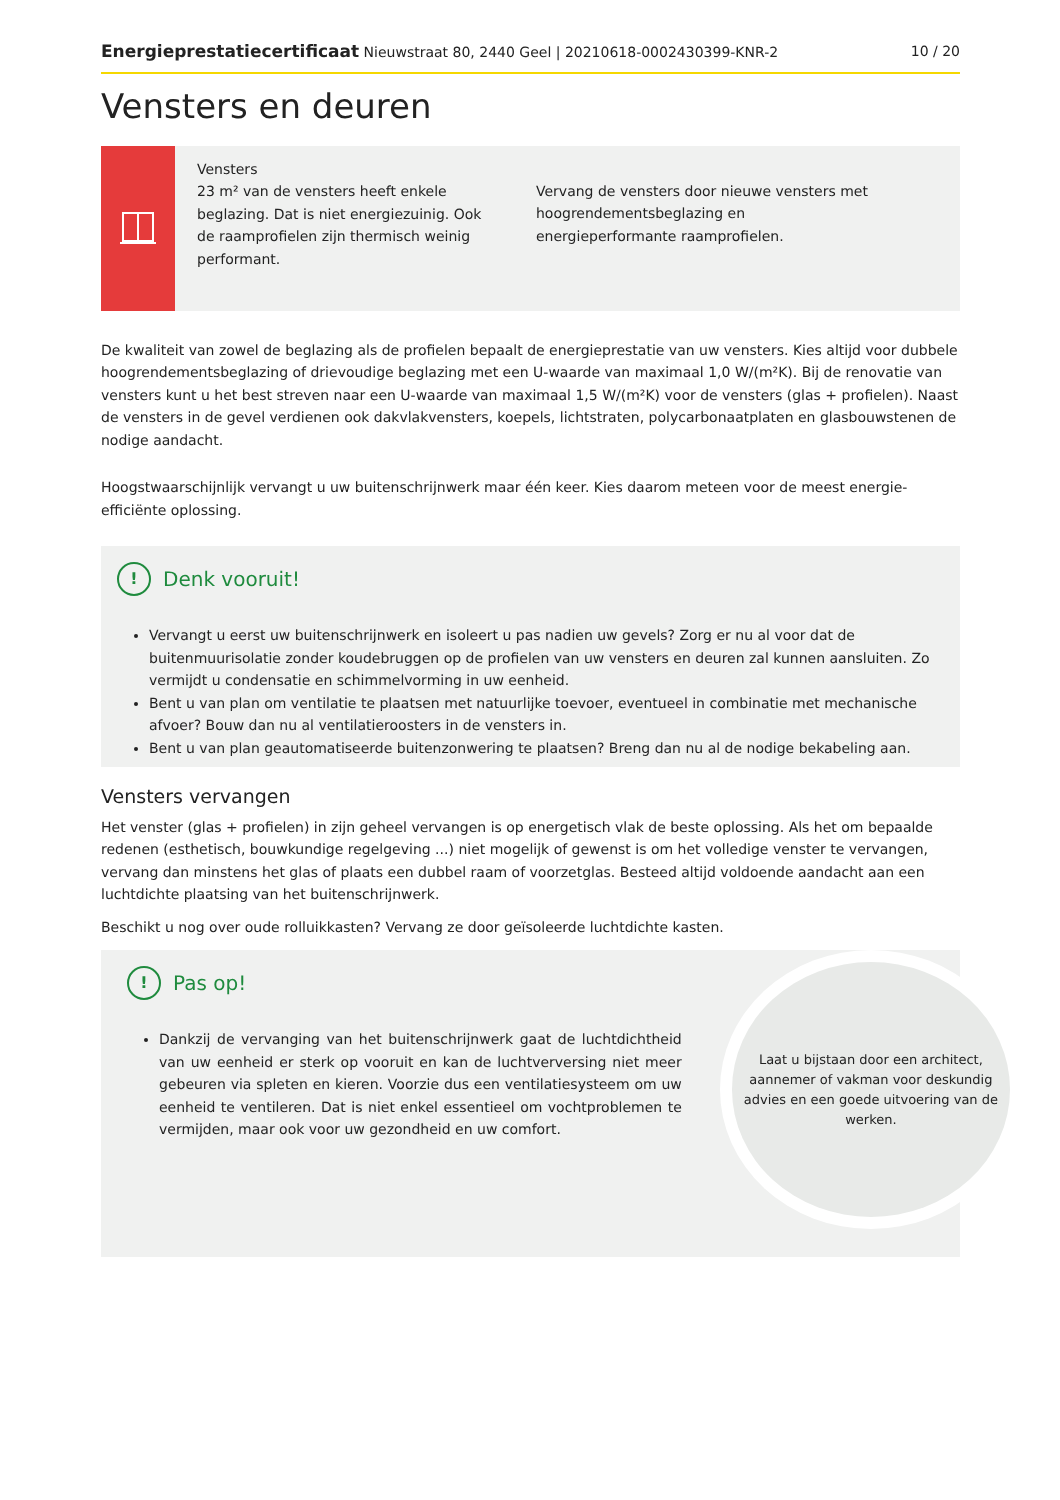Energieprestatiecertificaat Nieuwstraat 80, 2440 Geel | 20210618-0002430399-KNR-2 10 / 20
Vensters en deuren
Vensters
23 m² van de vensters heeft enkele beglazing. Dat is niet energiezuinig. Ook de raamprofielen zijn thermisch weinig performant.
Vervang de vensters door nieuwe vensters met hoogrendementsbeglazing en energieperformante raamprofielen.
De kwaliteit van zowel de beglazing als de profielen bepaalt de energieprestatie van uw vensters. Kies altijd voor dubbele hoogrendementsbeglazing of drievoudige beglazing met een U-waarde van maximaal 1,0 W/(m²K). Bij de renovatie van vensters kunt u het best streven naar een U-waarde van maximaal 1,5 W/(m²K) voor de vensters (glas + profielen). Naast de vensters in de gevel verdienen ook dakvlakvensters, koepels, lichtstraten, polycarbonaatplaten en glasbouwstenen de nodige aandacht.
Hoogstwaarschijnlijk vervangt u uw buitenschrijnwerk maar één keer. Kies daarom meteen voor de meest energie-efficiënte oplossing.
! Denk vooruit!
Vervangt u eerst uw buitenschrijnwerk en isoleert u pas nadien uw gevels? Zorg er nu al voor dat de buitenmuurisolatie zonder koudebruggen op de profielen van uw vensters en deuren zal kunnen aansluiten. Zo vermijdt u condensatie en schimmelvorming in uw eenheid.
Bent u van plan om ventilatie te plaatsen met natuurlijke toevoer, eventueel in combinatie met mechanische afvoer? Bouw dan nu al ventilatieroosters in de vensters in.
Bent u van plan geautomatiseerde buitenzonwering te plaatsen? Breng dan nu al de nodige bekabeling aan.
Vensters vervangen
Het venster (glas + profielen) in zijn geheel vervangen is op energetisch vlak de beste oplossing. Als het om bepaalde redenen (esthetisch, bouwkundige regelgeving ...) niet mogelijk of gewenst is om het volledige venster te vervangen, vervang dan minstens het glas of plaats een dubbel raam of voorzetglas. Besteed altijd voldoende aandacht aan een luchtdichte plaatsing van het buitenschrijnwerk.
Beschikt u nog over oude rolluikkasten? Vervang ze door geïsoleerde luchtdichte kasten.
! Pas op!
Dankzij de vervanging van het buitenschrijnwerk gaat de luchtdichtheid van uw eenheid er sterk op vooruit en kan de luchtverversing niet meer gebeuren via spleten en kieren. Voorzie dus een ventilatiesysteem om uw eenheid te ventileren. Dat is niet enkel essentieel om vochtproblemen te vermijden, maar ook voor uw gezondheid en uw comfort.
Laat u bijstaan door een architect, aannemer of vakman voor deskundig advies en een goede uitvoering van de werken.